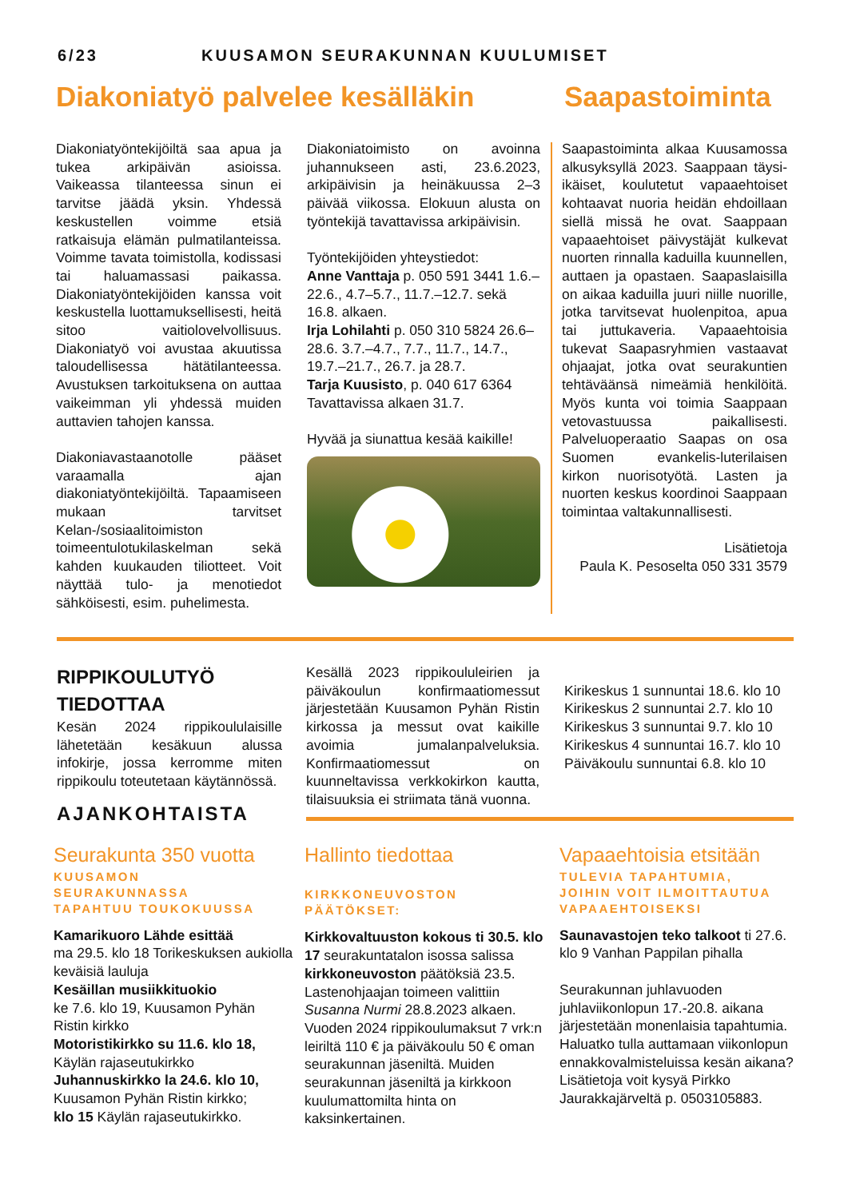6/23 KUUSAMON SEURAKUNNAN KUULUMISET
Diakoniatyö palvelee kesälläkin
Saapastoiminta
Diakoniatyöntekijöiltä saa apua ja tukea arkipäivän asioissa. Vaikeassa tilanteessa sinun ei tarvitse jäädä yksin. Yhdessä keskustellen voimme etsiä ratkaisuja elämän pulmatilanteissa. Voimme tavata toimistolla, kodissasi tai haluamassasi paikassa. Diakoniatyöntekijöiden kanssa voit keskustella luottamuksellisesti, heitä sitoo vaitiolovelvollisuus. Diakoniatyö voi avustaa akuutissa taloudellisessa hätätilanteessa. Avustuksen tarkoituksena on auttaa vaikeimman yli yhdessä muiden auttavien tahojen kanssa.
Diakoniavastaanotolle pääset varaamalla ajan diakoniatyöntekijöiltä. Tapaamiseen mukaan tarvitset Kelan-/sosiaalitoimiston toimeentulotukilaskelman sekä kahden kuukauden tiliotteet. Voit näyttää tulo- ja menotiedot sähköisesti, esim. puhelimesta.
Diakoniatoimisto on avoinna juhannukseen asti, 23.6.2023, arkipäivisin ja heinäkuussa 2–3 päivää viikossa. Elokuun alusta on työntekijä tavattavissa arkipäivisin.
Työntekijöiden yhteystiedot:
Anne Vanttaja p. 050 591 3441 1.6.–22.6., 4.7–5.7., 11.7.–12.7. sekä 16.8. alkaen.
Irja Lohilahti p. 050 310 5824 26.6–28.6. 3.7.–4.7., 7.7., 11.7., 14.7., 19.7.–21.7., 26.7. ja 28.7.
Tarja Kuusisto, p. 040 617 6364 Tavattavissa alkaen 31.7.
Hyvää ja siunattua kesää kaikille!
Saapastoiminta alkaa Kuusamossa alkusyksyllä 2023. Saappaan täysi-ikäiset, koulutetut vapaaehtoiset kohtaavat nuoria heidän ehdoillaan siellä missä he ovat. Saappaan vapaaehtoiset päivystäjät kulkevat nuorten rinnalla kaduilla kuunnellen, auttaen ja opastaen. Saapaslaisilla on aikaa kaduilla juuri niille nuorille, jotka tarvitsevat huolenpitoa, apua tai juttukaveria. Vapaaehtoisia tukevat Saapasryhmien vastaavat ohjaajat, jotka ovat seurakuntien tehtäväänsä nimeämiä henkilöitä. Myös kunta voi toimia Saappaan vetovastuussa paikallisesti. Palveluoperaatio Saapas on osa Suomen evankelis-luterilaisen kirkon nuorisotyötä. Lasten ja nuorten keskus koordinoi Saappaan toimintaa valtakunnallisesti.
Lisätietoja
Paula K. Pesoselta 050 331 3579
RIPPIKOULUTYÖ
TIEDOTTAA
Kesän 2024 rippikoululaisille lähetetään kesäkuun alussa infokirje, jossa kerromme miten rippikoulu toteutetaan käytännössä.
AJANKOHTAISTA
Kesällä 2023 rippikoululeirien ja päiväkoulun konfirmaatiomessut järjestetään Kuusamon Pyhän Ristin kirkossa ja messut ovat kaikille avoimia jumalanpalveluksia. Konfirmaatiomessut on kuunneltavissa verkkokirkon kautta, tilaisuuksia ei striimata tänä vuonna.
Kirikeskus 1 sunnuntai 18.6. klo 10
Kirikeskus 2 sunnuntai 2.7. klo 10
Kirikeskus 3 sunnuntai 9.7. klo 10
Kirikeskus 4 sunnuntai 16.7. klo 10
Päiväkoulu sunnuntai 6.8. klo 10
Seurakunta 350 vuotta
KUUSAMON
SEURAKUNNASSA
TAPAHTUU TOUKOKUUSSA
Kamarikuoro Lähde esittää
ma 29.5. klo 18 Torikeskuksen aukiolla keväisiä lauluja
Kesäillan musiikkituokio
ke 7.6. klo 19, Kuusamon Pyhän Ristin kirkko
Motoristikirkko su 11.6. klo 18,
Käylän rajaseutukirkko
Juhannuskirkko la 24.6. klo 10,
Kuusamon Pyhän Ristin kirkko;
klo 15 Käylän rajaseutukirkko.
Hallinto tiedottaa
KIRKKONEUVOSTON
PÄÄTÖKSET:
Kirkkovaltuuston kokous ti 30.5. klo 17 seurakuntatalon isossa salissa
kirkkoneuvoston päätöksiä 23.5. Lastenohjaajan toimeen valittiin Susanna Nurmi 28.8.2023 alkaen. Vuoden 2024 rippikoulumaksut 7 vrk:n leiriltä 110 € ja päiväkoulu 50 € oman seurakunnan jäseniltä. Muiden seurakunnan jäseniltä ja kirkkoon kuulumattomilta hinta on kaksinkertainen.
Vapaaehtoisia etsitään
TULEVIA TAPAHTUMIA,
JOIHIN VOIT ILMOITTAUTUA
VAPAAEHTOISEKSI
Saunavastojen teko talkoot ti 27.6. klo 9 Vanhan Pappilan pihalla
Seurakunnan juhlavuoden juhlaviikonlopun 17.-20.8. aikana järjestetään monenlaisia tapahtumia. Haluatko tulla auttamaan viikonlopun ennakkovalmisteluissa kesän aikana? Lisätietoja voit kysyä Pirkko Jaurakkajärveltä p. 0503105883.